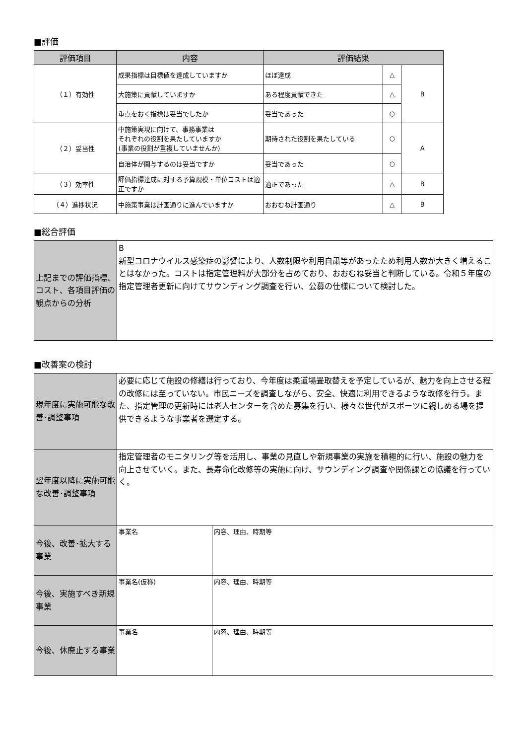■評価
| 評価項目 | 内容 | 評価結果 | | |
| --- | --- | --- | --- | --- |
| （１）有効性 | 成果指標は目標値を達成していますか | ほぼ達成 | △ | B |
| | 大施策に貢献していますか | ある程度貢献できた | △ | |
| | 重点をおく指標は妥当でしたか | 妥当であった | ○ | |
| （２）妥当性 | 中施策実現に向けて、事務事業は それぞれの役割を果たしていますか (事業の役割が重複していませんか) | 期待された役割を果たしている | ○ | A |
| | 自治体が関与するのは妥当ですか | 妥当であった | ○ | |
| （３）効率性 | 評価指標達成に対する予算規模・単位コストは適正ですか | 適正であった | △ | B |
| （４）進捗状況 | 中施策事業は計画通りに進んでいますか | おおむね計画通り | △ | B |
■総合評価
| 上記までの評価指標、コスト、各項目評価の観点からの分析 | B 新型コロナウイルス感染症の影響により、人数制限や利用自粛等があったため利用人数が大きく増えることはなかった。コストは指定管理料が大部分を占めており、おおむね妥当と判断している。令和５年度の指定管理者更新に向けてサウンディング調査を行い、公募の仕様について検討した。 |
■改善案の検討
| 現年度に実施可能な改善･調整事項 | 必要に応じて施設の修繕は行っており、今年度は柔道場畳取替えを予定しているが、魅力を向上させる程の改修には至っていない。市民ニーズを調査しながら、安全、快適に利用できるような改修を行う。また、指定管理の更新時には老人センターを含めた募集を行い、様々な世代がスポーツに親しめる場を提供できるような事業者を選定する。 | |
| 翌年度以降に実施可能な改善･調整事項 | 指定管理者のモニタリング等を活用し、事業の見直しや新規事業の実施を積極的に行い、施設の魅力を向上させていく。また、長寿命化改修等の実施に向け、サウンディング調査や関係課との協議を行っていく。 | |
| 今後、改善･拡大する事業 | 事業名 | 内容、理由、時期等 |
| 今後、実施すべき新規事業 | 事業名(仮称) | 内容、理由、時期等 |
| 今後、休廃止する事業 | 事業名 | 内容、理由、時期等 |